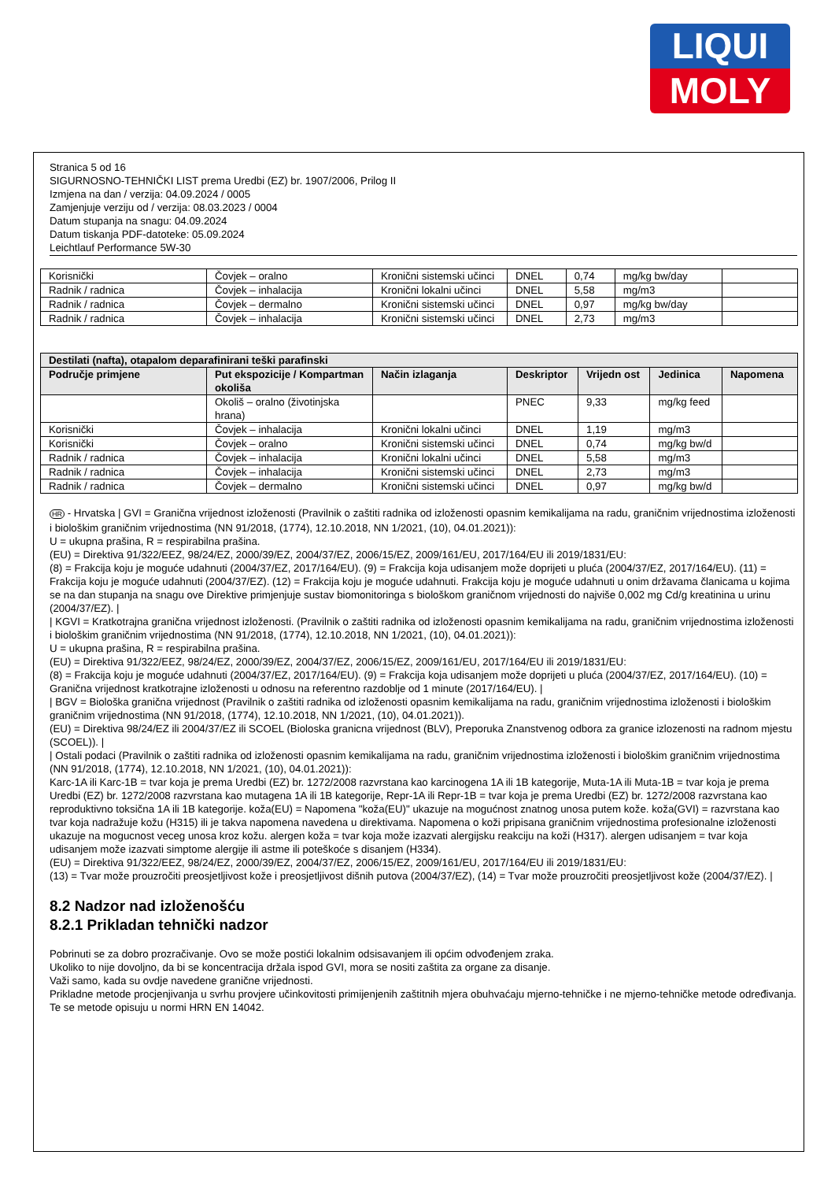LIQUI
MOLY
Stranica 5 od 16
SIGURNOSNO-TEHNIČKI LIST prema Uredbi (EZ) br. 1907/2006, Prilog II
Izmjena na dan / verzija: 04.09.2024 / 0005
Zamjenjuje verziju od / verzija: 08.03.2023 / 0004
Datum stupanja na snagu: 04.09.2024
Datum tiskanja PDF-datoteke: 05.09.2024
Leichtlauf Performance 5W-30
| Korisnički | Čovjek – oralno | Kronični sistemski učinci | DNEL | 0,74 | mg/kg bw/day | |
| Radnik / radnica | Čovjek – inhalacija | Kronični lokalni učinci | DNEL | 5,58 | mg/m3 | |
| Radnik / radnica | Čovjek – dermalno | Kronični sistemski učinci | DNEL | 0,97 | mg/kg bw/day | |
| Radnik / radnica | Čovjek – inhalacija | Kronični sistemski učinci | DNEL | 2,73 | mg/m3 | |
| Destilati (nafta), otapalom deparafinirani teški parafinski | | | | | | |
| --- | --- | --- | --- | --- | --- | --- |
| Područje primjene | Put ekspozicije / Kompartman okoliša | Način izlaganja | Deskriptor | Vrijedn ost | Jedinica | Napomena |
| | Okoliš – oralno (životinjska hrana) | | PNEC | 9,33 | mg/kg feed | |
| Korisnički | Čovjek – inhalacija | Kronični lokalni učinci | DNEL | 1,19 | mg/m3 | |
| Korisnički | Čovjek – oralno | Kronični sistemski učinci | DNEL | 0,74 | mg/kg bw/d | |
| Radnik / radnica | Čovjek – inhalacija | Kronični lokalni učinci | DNEL | 5,58 | mg/m3 | |
| Radnik / radnica | Čovjek – inhalacija | Kronični sistemski učinci | DNEL | 2,73 | mg/m3 | |
| Radnik / radnica | Čovjek – dermalno | Kronični sistemski učinci | DNEL | 0,97 | mg/kg bw/d | |
HR - Hrvatska | GVI = Granična vrijednost izloženosti (Pravilnik o zaštiti radnika od izloženosti opasnim kemikalijama na radu, graničnim vrijednostima izloženosti i biološkim graničnim vrijednostima (NN 91/2018, (1774), 12.10.2018, NN 1/2021, (10), 04.01.2021)):
U = ukupna prašina, R = respirabilna prašina.
(EU) = Direktiva 91/322/EEZ, 98/24/EZ, 2000/39/EZ, 2004/37/EZ, 2006/15/EZ, 2009/161/EU, 2017/164/EU ili 2019/1831/EU:
(8) = Frakcija koju je moguće udahnuti (2004/37/EZ, 2017/164/EU). (9) = Frakcija koja udisanjem može doprijeti u pluća (2004/37/EZ, 2017/164/EU). (11) = Frakcija koju je moguće udahnuti (2004/37/EZ). (12) = Frakcija koju je moguće udahnuti. Frakcija koju je moguće udahnuti u onim državama članicama u kojima se na dan stupanja na snagu ove Direktive primjenjuje sustav biomonitoringa s biološkom graničnom vrijednosti do najviše 0,002 mg Cd/g kreatinina u urinu (2004/37/EZ). |
| KGVI = Kratkotrajna granična vrijednost izloženosti. (Pravilnik o zaštiti radnika od izloženosti opasnim kemikalijama na radu, graničnim vrijednostima izloženosti i biološkim graničnim vrijednostima (NN 91/2018, (1774), 12.10.2018, NN 1/2021, (10), 04.01.2021)):
U = ukupna prašina, R = respirabilna prašina.
(EU) = Direktiva 91/322/EEZ, 98/24/EZ, 2000/39/EZ, 2004/37/EZ, 2006/15/EZ, 2009/161/EU, 2017/164/EU ili 2019/1831/EU:
(8) = Frakcija koju je moguće udahnuti (2004/37/EZ, 2017/164/EU). (9) = Frakcija koja udisanjem može doprijeti u pluća (2004/37/EZ, 2017/164/EU). (10) = Granična vrijednost kratkotrajne izloženosti u odnosu na referentno razdoblje od 1 minute (2017/164/EU). |
| BGV = Biološka granična vrijednost (Pravilnik o zaštiti radnika od izloženosti opasnim kemikalijama na radu, graničnim vrijednostima izloženosti i biološkim graničnim vrijednostima (NN 91/2018, (1774), 12.10.2018, NN 1/2021, (10), 04.01.2021)).
(EU) = Direktiva 98/24/EZ ili 2004/37/EZ ili SCOEL (Bioloska granicna vrijednost (BLV), Preporuka Znanstvenog odbora za granice izlozenosti na radnom mjestu (SCOEL)). |
| Ostali podaci (Pravilnik o zaštiti radnika od izloženosti opasnim kemikalijama na radu, graničnim vrijednostima izloženosti i biološkim graničnim vrijednostima (NN 91/2018, (1774), 12.10.2018, NN 1/2021, (10), 04.01.2021)):
Karc-1A ili Karc-1B = tvar koja je prema Uredbi (EZ) br. 1272/2008 razvrstana kao karcinogena 1A ili 1B kategorije, Muta-1A ili Muta-1B = tvar koja je prema Uredbi (EZ) br. 1272/2008 razvrstana kao mutagena 1A ili 1B kategorije, Repr-1A ili Repr-1B = tvar koja je prema Uredbi (EZ) br. 1272/2008 razvrstana kao reproduktivno toksična 1A ili 1B kategorije. koža(EU) = Napomena "koža(EU)" ukazuje na mogućnost znatnog unosa putem kože. koža(GVI) = razvrstana kao tvar koja nadražuje kožu (H315) ili je takva napomena navedena u direktivama. Napomena o koži pripisana graničnim vrijednostima profesionalne izloženosti ukazuje na mogucnost veceg unosa kroz kožu. alergen koža = tvar koja može izazvati alergijsku reakciju na koži (H317). alergen udisanjem = tvar koja udisanjem može izazvati simptome alergije ili astme ili poteškoće s disanjem (H334).
(EU) = Direktiva 91/322/EEZ, 98/24/EZ, 2000/39/EZ, 2004/37/EZ, 2006/15/EZ, 2009/161/EU, 2017/164/EU ili 2019/1831/EU:
(13) = Tvar može prouzročiti preosjetljivost kože i preosjetljivost dišnih putova (2004/37/EZ), (14) = Tvar može prouzročiti preosjetljivost kože (2004/37/EZ). |
8.2 Nadzor nad izloženošću
8.2.1 Prikladan tehnički nadzor
Pobrinuti se za dobro prozračivanje. Ovo se može postići lokalnim odsisavanjem ili općim odvođenjem zraka.
Ukoliko to nije dovoljno, da bi se koncentracija držala ispod GVI, mora se nositi zaštita za organe za disanje.
Važi samo, kada su ovdje navedene granične vrijednosti.
Prikladne metode procjenjivanja u svrhu provjere učinkovitosti primijenjenih zaštitnih mjera obuhvaćaju mjerno-tehničke i ne mjerno-tehničke metode određivanja.
Te se metode opisuju u normi HRN EN 14042.